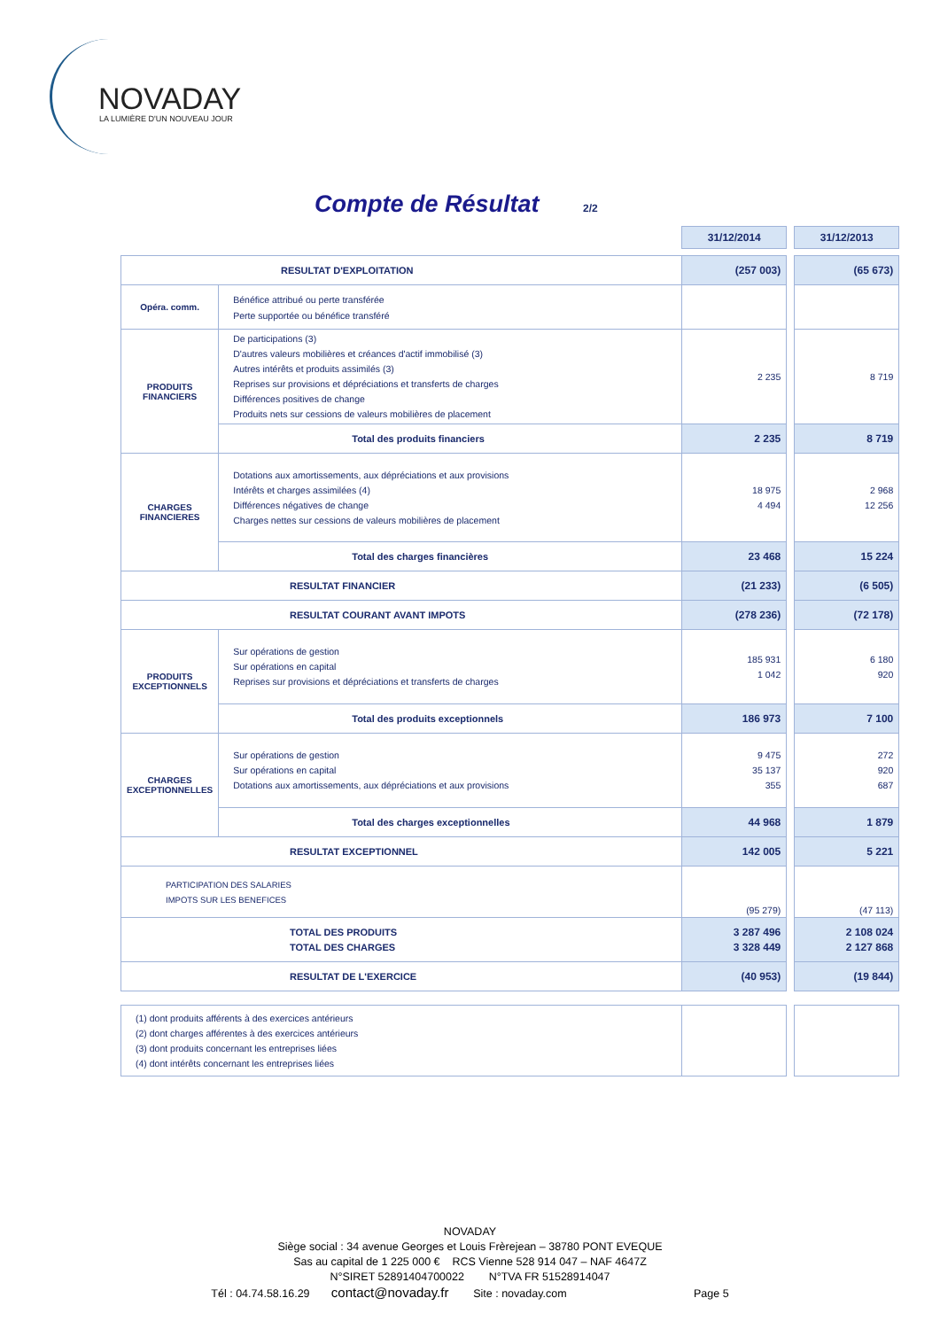NOVADAY
LA LUMIÈRE D'UN NOUVEAU JOUR
Compte de Résultat 2/2
| | | 31/12/2014 | | 31/12/2013 |
| RESULTAT D'EXPLOITATION | | (257 003) | | (65 673) |
| Opéra. comm. | Bénéfice attribué ou perte transférée Perte supportée ou bénéfice transféré | | | |
| PRODUITS FINANCIERS | De participations (3) D'autres valeurs mobilières et créances d'actif immobilisé (3) Autres intérêts et produits assimilés (3) Reprises sur provisions et dépréciations et transferts de charges Différences positives de change Produits nets sur cessions de valeurs mobilières de placement | 2 235 | | 8 719 |
| | Total des produits financiers | 2 235 | | 8 719 |
| CHARGES FINANCIERES | Dotations aux amortissements, aux dépréciations et aux provisions Intérêts et charges assimilées (4) Différences négatives de change Charges nettes sur cessions de valeurs mobilières de placement | 18 975 4 494 | | 2 968 12 256 |
| | Total des charges financières | 23 468 | | 15 224 |
| RESULTAT FINANCIER | | (21 233) | | (6 505) |
| RESULTAT COURANT AVANT IMPOTS | | (278 236) | | (72 178) |
| PRODUITS EXCEPTIONNELS | Sur opérations de gestion Sur opérations en capital Reprises sur provisions et dépréciations et transferts de charges | 185 931 1 042 | | 6 180 920 |
| | Total des produits exceptionnels | 186 973 | | 7 100 |
| CHARGES EXCEPTIONNELLES | Sur opérations de gestion Sur opérations en capital Dotations aux amortissements, aux dépréciations et aux provisions | 9 475 35 137 355 | | 272 920 687 |
| | Total des charges exceptionnelles | 44 968 | | 1 879 |
| RESULTAT EXCEPTIONNEL | | 142 005 | | 5 221 |
| PARTICIPATION DES SALARIES IMPOTS SUR LES BENEFICES | | (95 279) | | (47 113) |
| TOTAL DES PRODUITS TOTAL DES CHARGES | | 3 287 496 3 328 449 | | 2 108 024 2 127 868 |
| RESULTAT DE L'EXERCICE | | (40 953) | | (19 844) |
| (1) dont produits afférents à des exercices antérieurs (2) dont charges afférentes à des exercices antérieurs (3) dont produits concernant les entreprises liées (4) dont intérêts concernant les entreprises liées | | | | |
NOVADAY
Siège social : 34 avenue Georges et Louis Frèrejean – 38780 PONT EVEQUE
Sas au capital de 1 225 000 € RCS Vienne 528 914 047 – NAF 4647Z
N°SIRET 52891404700022 N°TVA FR 51528914047
Tél : 04.74.58.16.29 contact@novaday.fr Site : novaday.com Page 5